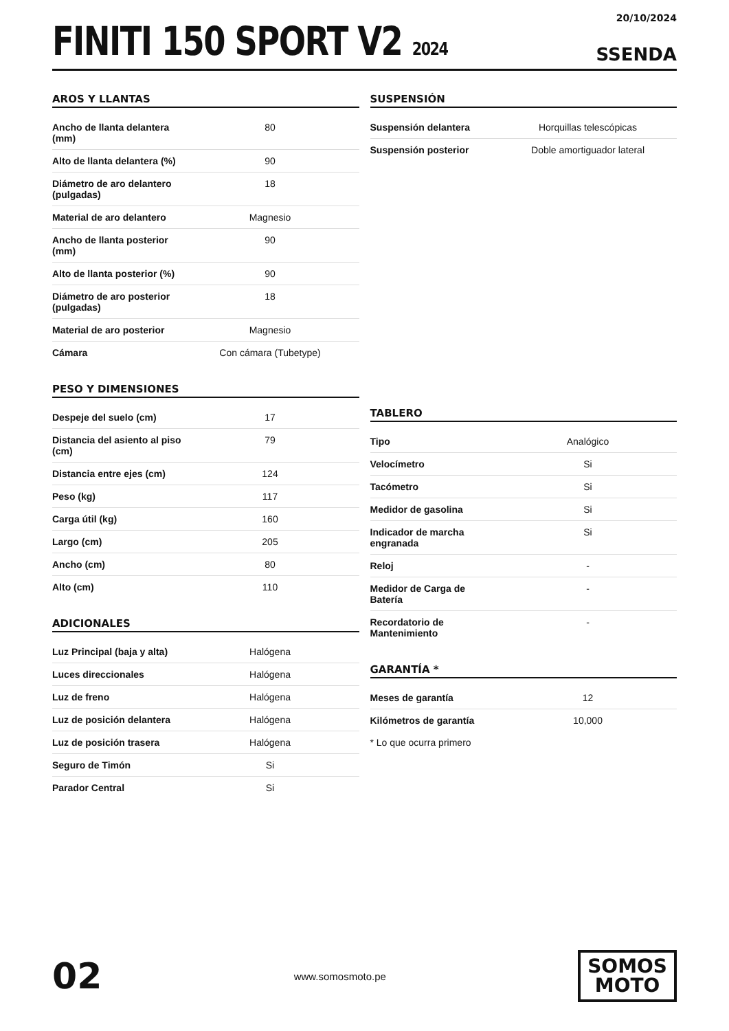FINITI 150 SPORT V2 2024
20/10/2024
SSENDA
AROS Y LLANTAS
| Ancho de llanta delantera (mm) | 80 |
| Alto de llanta delantera (%) | 90 |
| Diámetro de aro delantero (pulgadas) | 18 |
| Material de aro delantero | Magnesio |
| Ancho de llanta posterior (mm) | 90 |
| Alto de llanta posterior (%) | 90 |
| Diámetro de aro posterior (pulgadas) | 18 |
| Material de aro posterior | Magnesio |
| Cámara | Con cámara (Tubetype) |
PESO Y DIMENSIONES
| Despeje del suelo (cm) | 17 |
| Distancia del asiento al piso (cm) | 79 |
| Distancia entre ejes (cm) | 124 |
| Peso (kg) | 117 |
| Carga útil (kg) | 160 |
| Largo (cm) | 205 |
| Ancho (cm) | 80 |
| Alto (cm) | 110 |
ADICIONALES
| Luz Principal (baja y alta) | Halógena |
| Luces direccionales | Halógena |
| Luz de freno | Halógena |
| Luz de posición delantera | Halógena |
| Luz de posición trasera | Halógena |
| Seguro de Timón | Si |
| Parador Central | Si |
SUSPENSIÓN
| Suspensión delantera | Horquillas telescópicas |
| Suspensión posterior | Doble amortiguador lateral |
TABLERO
| Tipo | Analógico |
| Velocímetro | Si |
| Tacómetro | Si |
| Medidor de gasolina | Si |
| Indicador de marcha engranada | Si |
| Reloj | - |
| Medidor de Carga de Batería | - |
| Recordatorio de Mantenimiento | - |
GARANTÍA *
| Meses de garantía | 12 |
| Kilómetros de garantía | 10,000 |
* Lo que ocurra primero
02
www.somosmoto.pe
SOMOS
MOTO